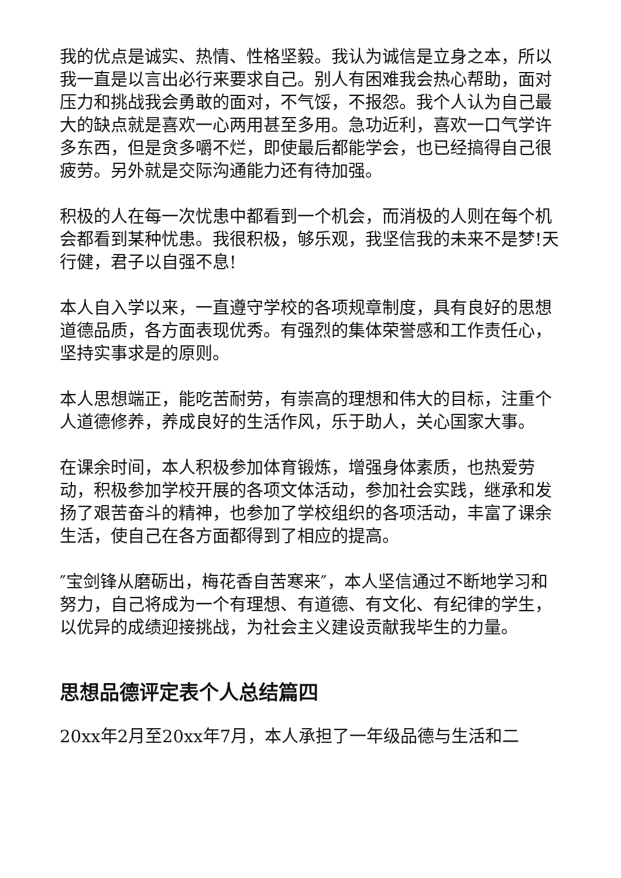我的优点是诚实、热情、性格坚毅。我认为诚信是立身之本，所以我一直是以言出必行来要求自己。别人有困难我会热心帮助，面对压力和挑战我会勇敢的面对，不气馁，不报怨。我个人认为自己最大的缺点就是喜欢一心两用甚至多用。急功近利，喜欢一口气学许多东西，但是贪多嚼不烂，即使最后都能学会，也已经搞得自己很疲劳。另外就是交际沟通能力还有待加强。
积极的人在每一次忧患中都看到一个机会，而消极的人则在每个机会都看到某种忧患。我很积极，够乐观，我坚信我的未来不是梦!天行健，君子以自强不息!
本人自入学以来，一直遵守学校的各项规章制度，具有良好的思想道德品质，各方面表现优秀。有强烈的集体荣誉感和工作责任心，坚持实事求是的原则。
本人思想端正，能吃苦耐劳，有崇高的理想和伟大的目标，注重个人道德修养，养成良好的生活作风，乐于助人，关心国家大事。
在课余时间，本人积极参加体育锻炼，增强身体素质，也热爱劳动，积极参加学校开展的各项文体活动，参加社会实践，继承和发扬了艰苦奋斗的精神，也参加了学校组织的各项活动，丰富了课余生活，使自己在各方面都得到了相应的提高。
″宝剑锋从磨砺出，梅花香自苦寒来″，本人坚信通过不断地学习和努力，自己将成为一个有理想、有道德、有文化、有纪律的学生，以优异的成绩迎接挑战，为社会主义建设贡献我毕生的力量。
思想品德评定表个人总结篇四
20xx年2月至20xx年7月，本人承担了一年级品德与生活和二